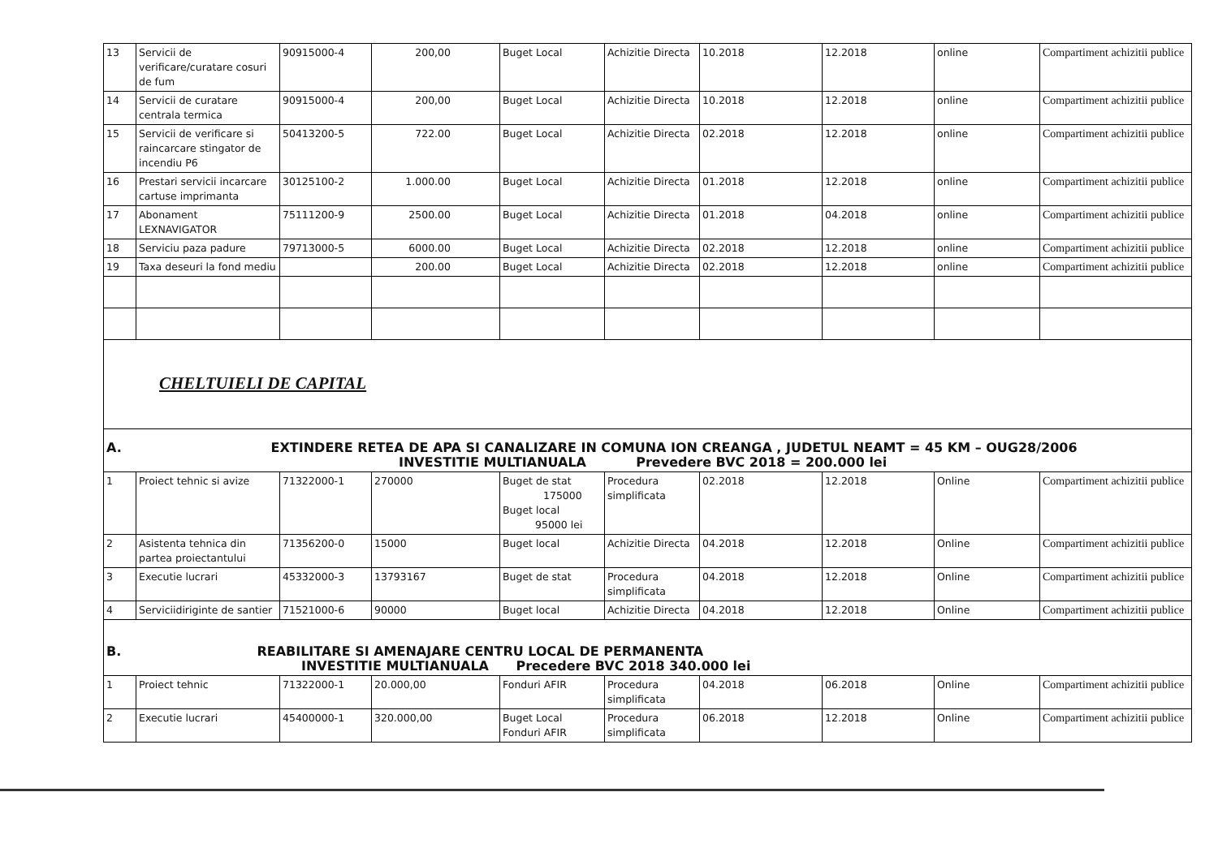| 13 | Servicii de verificare/curatare cosuri de fum | 90915000-4 | 200,00 | Buget Local | Achizitie Directa | 10.2018 | 12.2018 | online | Compartiment achizitii publice |
| 14 | Servicii de curatare centrala termica | 90915000-4 | 200,00 | Buget Local | Achizitie Directa | 10.2018 | 12.2018 | online | Compartiment achizitii publice |
| 15 | Servicii de verificare si raincarcare stingator de incendiu P6 | 50413200-5 | 722.00 | Buget Local | Achizitie Directa | 02.2018 | 12.2018 | online | Compartiment achizitii publice |
| 16 | Prestari servicii incarcare cartuse imprimanta | 30125100-2 | 1.000.00 | Buget Local | Achizitie Directa | 01.2018 | 12.2018 | online | Compartiment achizitii publice |
| 17 | Abonament LEXNAVIGATOR | 75111200-9 | 2500.00 | Buget Local | Achizitie Directa | 01.2018 | 04.2018 | online | Compartiment achizitii publice |
| 18 | Serviciu paza padure | 79713000-5 | 6000.00 | Buget Local | Achizitie Directa | 02.2018 | 12.2018 | online | Compartiment achizitii publice |
| 19 | Taxa deseuri la fond mediu | | 200.00 | Buget Local | Achizitie Directa | 02.2018 | 12.2018 | online | Compartiment achizitii publice |
| CHELTUIELI DE CAPITAL | | | | | | | | | |
| A. EXTINDERE RETEA DE APA SI CANALIZARE IN COMUNA ION CREANGA , JUDETUL NEAMT = 45 KM – OUG28/2006 INVESTITIE MULTIANUALA Prevedere BVC 2018 = 200.000 lei | | | | | | | | | |
| 1 | Proiect tehnic si avize | 71322000-1 | 270000 | Buget de stat 175000 Buget local 95000 lei | Procedura simplificata | 02.2018 | 12.2018 | Online | Compartiment achizitii publice |
| 2 | Asistenta tehnica din partea proiectantului | 71356200-0 | 15000 | Buget local | Achizitie Directa | 04.2018 | 12.2018 | Online | Compartiment achizitii publice |
| 3 | Executie lucrari | 45332000-3 | 13793167 | Buget de stat | Procedura simplificata | 04.2018 | 12.2018 | Online | Compartiment achizitii publice |
| 4 | Serviciidiriginte de santier | 71521000-6 | 90000 | Buget local | Achizitie Directa | 04.2018 | 12.2018 | Online | Compartiment achizitii publice |
| B. REABILITARE SI AMENAJARE CENTRU LOCAL DE PERMANENTA INVESTITIE MULTIANUALA Precedere BVC 2018 340.000 lei | | | | | | | | | |
| 1 | Proiect tehnic | 71322000-1 | 20.000,00 | Fonduri AFIR | Procedura simplificata | 04.2018 | 06.2018 | Online | Compartiment achizitii publice |
| 2 | Executie lucrari | 45400000-1 | 320.000,00 | Buget Local Fonduri AFIR | Procedura simplificata | 06.2018 | 12.2018 | Online | Compartiment achizitii publice |